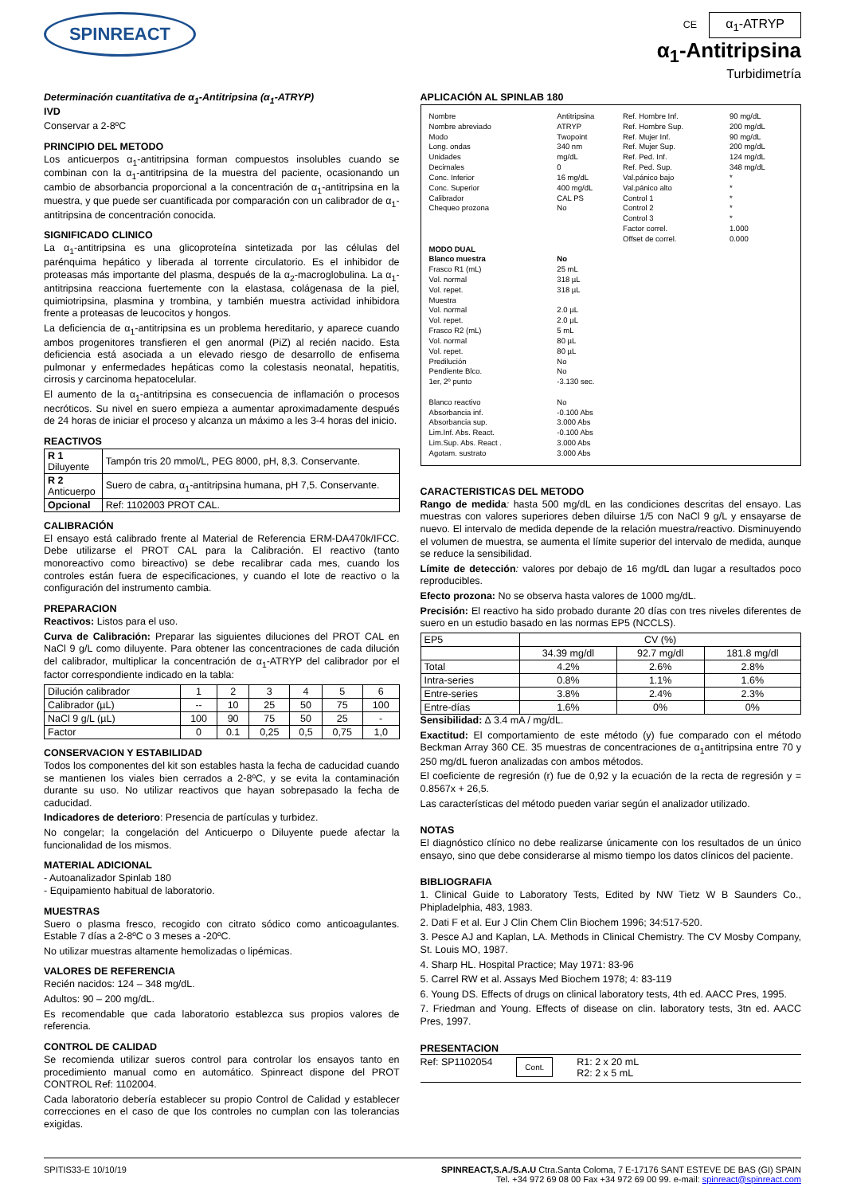SPINREACT
CE α<sub>1</sub>-ATRYP
α<sub>1</sub>-Antitripsina
Turbidimetría
Determinación cuantitativa de α<sub>1</sub>-Antitripsina (α<sub>1</sub>-ATRYP)
IVD
Conservar a 2-8ºC
PRINCIPIO DEL METODO
Los anticuerpos α<sub>1</sub>-antitripsina forman compuestos insolubles cuando se combinan con la α<sub>1</sub>-antitripsina de la muestra del paciente, ocasionando un cambio de absorbancia proporcional a la concentración de α<sub>1</sub>-antitripsina en la muestra, y que puede ser cuantificada por comparación con un calibrador de α<sub>1</sub>-antitripsina de concentración conocida.
SIGNIFICADO CLINICO
La α<sub>1</sub>-antitripsina es una glicoproteína sintetizada por las células del parénquima hepático y liberada al torrente circulatorio. Es el inhibidor de proteasas más importante del plasma, después de la α<sub>2</sub>-macroglobulina. La α<sub>1</sub>-antitripsina reacciona fuertemente con la elastasa, colágenasa de la piel, quimiotripsina, plasmina y trombina, y también muestra actividad inhibidora frente a proteasas de leucocitos y hongos.
La deficiencia de α<sub>1</sub>-antitripsina es un problema hereditario, y aparece cuando ambos progenitores transfieren el gen anormal (PiZ) al recién nacido. Esta deficiencia está asociada a un elevado riesgo de desarrollo de enfisema pulmonar y enfermedades hepáticas como la colestasis neonatal, hepatitis, cirrosis y carcinoma hepatocelular.
El aumento de la α<sub>1</sub>-antitripsina es consecuencia de inflamación o procesos necróticos. Su nivel en suero empieza a aumentar aproximadamente después de 24 horas de iniciar el proceso y alcanza un máximo a les 3-4 horas del inicio.
REACTIVOS
| R 1 Diluyente | Tampón tris 20 mmol/L, PEG 8000, pH, 8,3. Conservante. |
| R 2 Anticuerpo | Suero de cabra, α<sub>1</sub>-antitripsina humana, pH 7,5. Conservante. |
| Opcional | Ref: 1102003 PROT CAL. |
CALIBRACIÓN
El ensayo está calibrado frente al Material de Referencia ERM-DA470k/IFCC. Debe utilizarse el PROT CAL para la Calibración. El reactivo (tanto monoreactivo como bireactivo) se debe recalibrar cada mes, cuando los controles están fuera de especificaciones, y cuando el lote de reactivo o la configuración del instrumento cambia.
PREPARACION
Reactivos: Listos para el uso.
Curva de Calibración: Preparar las siguientes diluciones del PROT CAL en NaCl 9 g/L como diluyente. Para obtener las concentraciones de cada dilución del calibrador, multiplicar la concentración de α<sub>1</sub>-ATRYP del calibrador por el factor correspondiente indicado en la tabla:
| Dilución calibrador | 1 | 2 | 3 | 4 | 5 | 6 |
| Calibrador (µL) | -- | 10 | 25 | 50 | 75 | 100 |
| NaCl 9 g/L (µL) | 100 | 90 | 75 | 50 | 25 | - |
| Factor | 0 | 0.1 | 0,25 | 0,5 | 0,75 | 1,0 |
CONSERVACION Y ESTABILIDAD
Todos los componentes del kit son estables hasta la fecha de caducidad cuando se mantienen los viales bien cerrados a 2-8ºC, y se evita la contaminación durante su uso. No utilizar reactivos que hayan sobrepasado la fecha de caducidad.
Indicadores de deterioro: Presencia de partículas y turbidez.
No congelar; la congelación del Anticuerpo o Diluyente puede afectar la funcionalidad de los mismos.
MATERIAL ADICIONAL
- Autoanalizador Spinlab 180
- Equipamiento habitual de laboratorio.
MUESTRAS
Suero o plasma fresco, recogido con citrato sódico como anticoagulantes. Estable 7 días a 2-8ºC o 3 meses a -20ºC.
No utilizar muestras altamente hemolizadas o lipémicas.
VALORES DE REFERENCIA
Recién nacidos: 124 – 348 mg/dL.
Adultos: 90 – 200 mg/dL.
Es recomendable que cada laboratorio establezca sus propios valores de referencia.
CONTROL DE CALIDAD
Se recomienda utilizar sueros control para controlar los ensayos tanto en procedimiento manual como en automático. Spinreact dispone del PROT CONTROL Ref: 1102004.
Cada laboratorio debería establecer su propio Control de Calidad y establecer correcciones en el caso de que los controles no cumplan con las tolerancias exigidas.
APLICACIÓN AL SPINLAB 180
| Nombre Nombre abreviado Modo Long. ondas Unidades Decimales Conc. Inferior Conc. Superior Calibrador Chequeo prozona | Antitripsina ATRYP Twopoint 340 nm mg/dL 0 16 mg/dL 400 mg/dL CAL PS No | Ref. Hombre Inf. Ref. Hombre Sup. Ref. Mujer Inf. Ref. Mujer Sup. Ref. Ped. Inf. Ref. Ped. Sup. Val.pánico bajo Val.pánico alto Control 1 Control 2 Control 3 Factor correl. Offset de correl. | 90 mg/dL 200 mg/dL 90 mg/dL 200 mg/dL 124 mg/dL 348 mg/dL * * * * * 1.000 0.000 |
| MODO DUAL | | | |
| Blanco muestra Frasco R1 (mL) Vol. normal Vol. repet. Muestra Vol. normal Vol. repet. Frasco R2 (mL) Vol. normal Vol. repet. Predilución Pendiente Blco. 1er, 2º punto Blanco reactivo Absorbancia inf. Absorbancia sup. Lim.Inf. Abs. React. Lim.Sup. Abs. React . Agotam. sustrato | No 25 mL 318 µL 318 µL 2.0 µL 2.0 µL 5 mL 80 µL 80 µL No No -3.130 sec. No -0.100 Abs 3.000 Abs -0.100 Abs 3.000 Abs 3.000 Abs | | |
CARACTERISTICAS DEL METODO
Rango de medida: hasta 500 mg/dL en las condiciones descritas del ensayo. Las muestras con valores superiores deben diluirse 1/5 con NaCl 9 g/L y ensayarse de nuevo. El intervalo de medida depende de la relación muestra/reactivo. Disminuyendo el volumen de muestra, se aumenta el límite superior del intervalo de medida, aunque se reduce la sensibilidad.
Límite de detección: valores por debajo de 16 mg/dL dan lugar a resultados poco reproducibles.
Efecto prozona: No se observa hasta valores de 1000 mg/dL.
Precisión: El reactivo ha sido probado durante 20 días con tres niveles diferentes de suero en un estudio basado en las normas EP5 (NCCLS).
| EP5 | CV (%) | | |
| | 34.39 mg/dl | 92.7 mg/dl | 181.8 mg/dl |
| Total | 4.2% | 2.6% | 2.8% |
| Intra-series | 0.8% | 1.1% | 1.6% |
| Entre-series | 3.8% | 2.4% | 2.3% |
| Entre-días | 1.6% | 0% | 0% |
Sensibilidad: ∆ 3.4 mA / mg/dL.
Exactitud: El comportamiento de este método (y) fue comparado con el método Beckman Array 360 CE. 35 muestras de concentraciones de α<sub>1</sub>antitripsina entre 70 y 250 mg/dL fueron analizadas con ambos métodos.
El coeficiente de regresión (r) fue de 0,92 y la ecuación de la recta de regresión y = 0.8567x + 26,5.
Las características del método pueden variar según el analizador utilizado.
NOTAS
El diagnóstico clínico no debe realizarse únicamente con los resultados de un único ensayo, sino que debe considerarse al mismo tiempo los datos clínicos del paciente.
BIBLIOGRAFIA
1. Clinical Guide to Laboratory Tests, Edited by NW Tietz W B Saunders Co., Phipladelphia, 483, 1983.
2. Dati F et al. Eur J Clin Chem Clin Biochem 1996; 34:517-520.
3. Pesce AJ and Kaplan, LA. Methods in Clinical Chemistry. The CV Mosby Company, St. Louis MO, 1987.
4. Sharp HL. Hospital Practice; May 1971: 83-96
5. Carrel RW et al. Assays Med Biochem 1978; 4: 83-119
6. Young DS. Effects of drugs on clinical laboratory tests, 4th ed. AACC Pres, 1995.
7. Friedman and Young. Effects of disease on clin. laboratory tests, 3tn ed. AACC Pres, 1997.
PRESENTACION
Ref: SP1102054 Cont. R1: 2 x 20 mL
R2: 2 x 5 mL
SPITIS33-E 10/10/19 SPINREACT,S.A./S.A.U Ctra.Santa Coloma, 7 E-17176 SANT ESTEVE DE BAS (GI) SPAIN
Tel. +34 972 69 08 00 Fax +34 972 69 00 99. e-mail: spinreact@spinreact.com